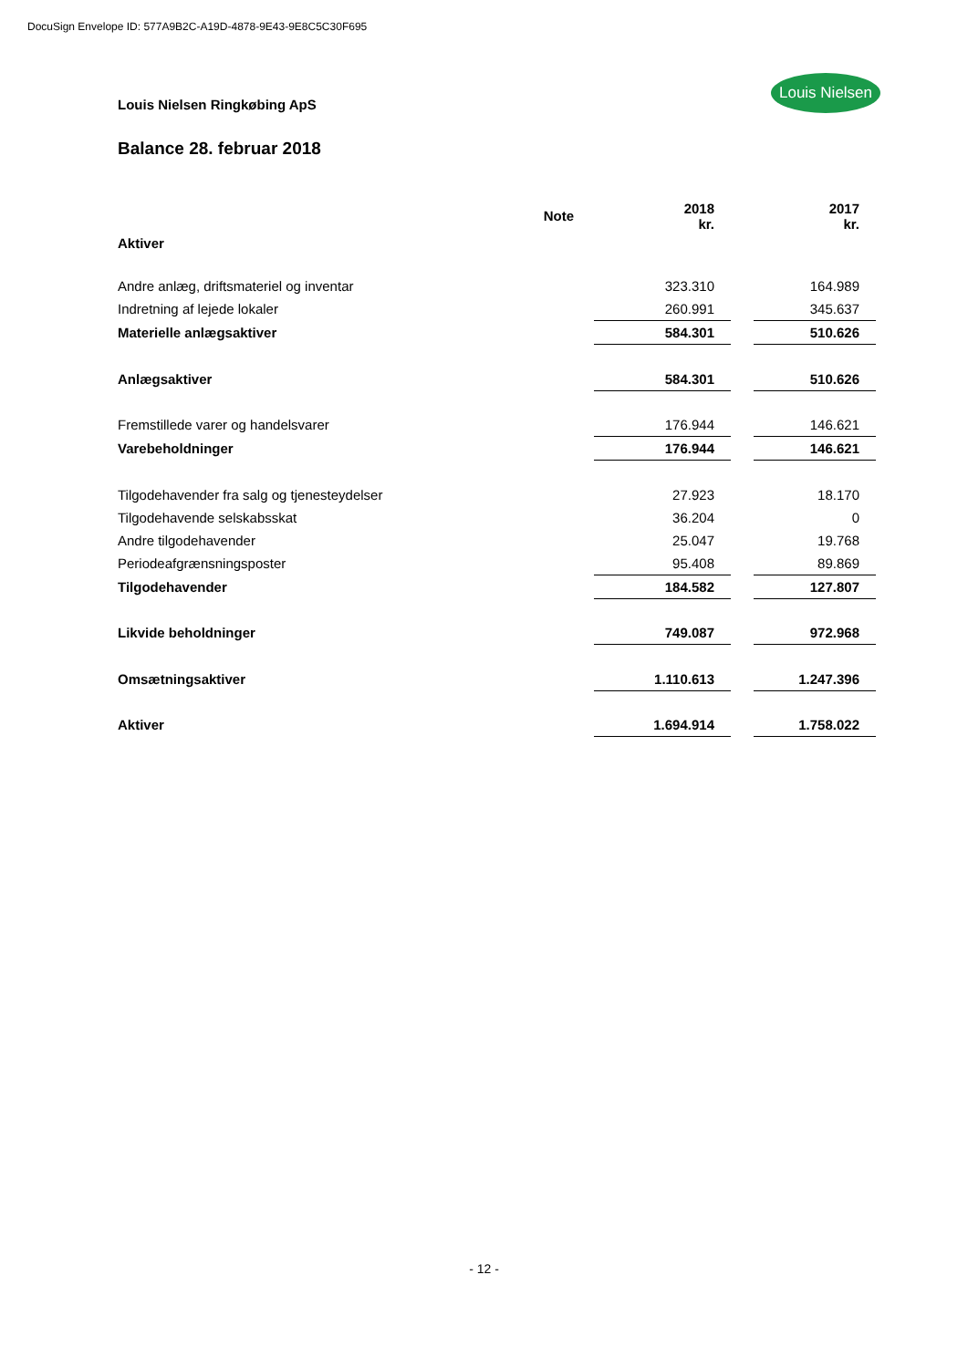DocuSign Envelope ID: 577A9B2C-A19D-4878-9E43-9E8C5C30F695
Louis Nielsen Ringkøbing ApS
Louis Nielsen
Balance 28. februar 2018
| | | | 2018 kr. | | 2017 kr. |
| --- | --- | --- | --- | --- | --- |
| Aktiver | Note | | | | |
| Andre anlæg, driftsmateriel og inventar | | | 323.310 | | 164.989 |
| Indretning af lejede lokaler | | | 260.991 | | 345.637 |
| Materielle anlægsaktiver | | | 584.301 | | 510.626 |
| Anlægsaktiver | | | 584.301 | | 510.626 |
| Fremstillede varer og handelsvarer | | | 176.944 | | 146.621 |
| Varebeholdninger | | | 176.944 | | 146.621 |
| Tilgodehavender fra salg og tjenesteydelser | | | 27.923 | | 18.170 |
| Tilgodehavende selskabsskat | | | 36.204 | | 0 |
| Andre tilgodehavender | | | 25.047 | | 19.768 |
| Periodeafgrænsningsposter | | | 95.408 | | 89.869 |
| Tilgodehavender | | | 184.582 | | 127.807 |
| Likvide beholdninger | | | 749.087 | | 972.968 |
| Omsætningsaktiver | | | 1.110.613 | | 1.247.396 |
| Aktiver | | | 1.694.914 | | 1.758.022 |
- 12 -